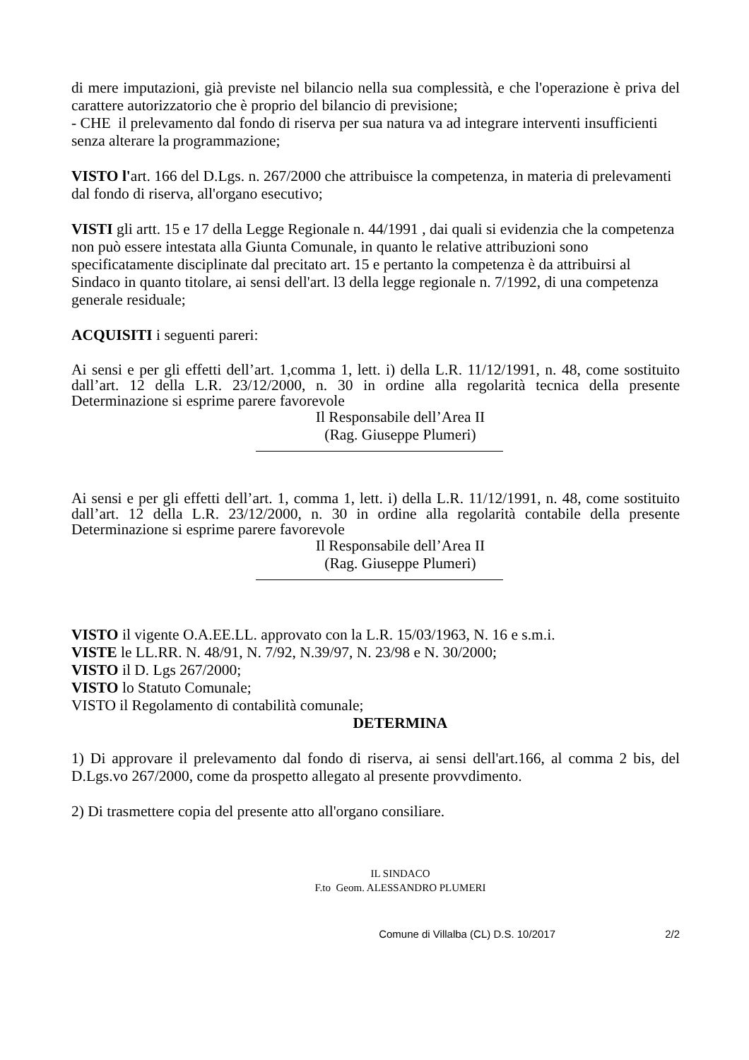di mere imputazioni, già previste nel bilancio nella sua complessità, e che l'operazione è priva del carattere autorizzatorio che è proprio del bilancio di previsione;
- CHE il prelevamento dal fondo di riserva per sua natura va ad integrare interventi insufficienti senza alterare la programmazione;
VISTO l'art. 166 del D.Lgs. n. 267/2000 che attribuisce la competenza, in materia di prelevamenti dal fondo di riserva, all'organo esecutivo;
VISTI gli artt. 15 e 17 della Legge Regionale n. 44/1991 , dai quali si evidenzia che la competenza non può essere intestata alla Giunta Comunale, in quanto le relative attribuzioni sono specificatamente disciplinate dal precitato art. 15 e pertanto la competenza è da attribuirsi al Sindaco in quanto titolare, ai sensi dell'art. l3 della legge regionale n. 7/1992, di una competenza generale residuale;
ACQUISITI i seguenti pareri:
Ai sensi e per gli effetti dell’art. 1,comma 1, lett. i) della L.R. 11/12/1991, n. 48, come sostituito dall’art. 12 della L.R. 23/12/2000, n. 30 in ordine alla regolarità tecnica della presente Determinazione si esprime parere favorevole
Il Responsabile dell’Area II
(Rag. Giuseppe Plumeri)
Ai sensi e per gli effetti dell’art. 1, comma 1, lett. i) della L.R. 11/12/1991, n. 48, come sostituito dall’art. 12 della L.R. 23/12/2000, n. 30 in ordine alla regolarità contabile della presente Determinazione si esprime parere favorevole
Il Responsabile dell’Area II
(Rag. Giuseppe Plumeri)
VISTO il vigente O.A.EE.LL. approvato con la L.R. 15/03/1963, N. 16 e s.m.i.
VISTE le LL.RR. N. 48/91, N. 7/92, N.39/97, N. 23/98 e N. 30/2000;
VISTO il D. Lgs 267/2000;
VISTO lo Statuto Comunale;
VISTO il Regolamento di contabilità comunale;
DETERMINA
1) Di approvare il prelevamento dal fondo di riserva, ai sensi dell'art.166, al comma 2 bis, del D.Lgs.vo 267/2000, come da prospetto allegato al presente provvdimento.
2) Di trasmettere copia del presente atto all'organo consiliare.
IL SINDACO
F.to Geom. ALESSANDRO PLUMERI
Comune di Villalba (CL) D.S. 10/2017 2/2